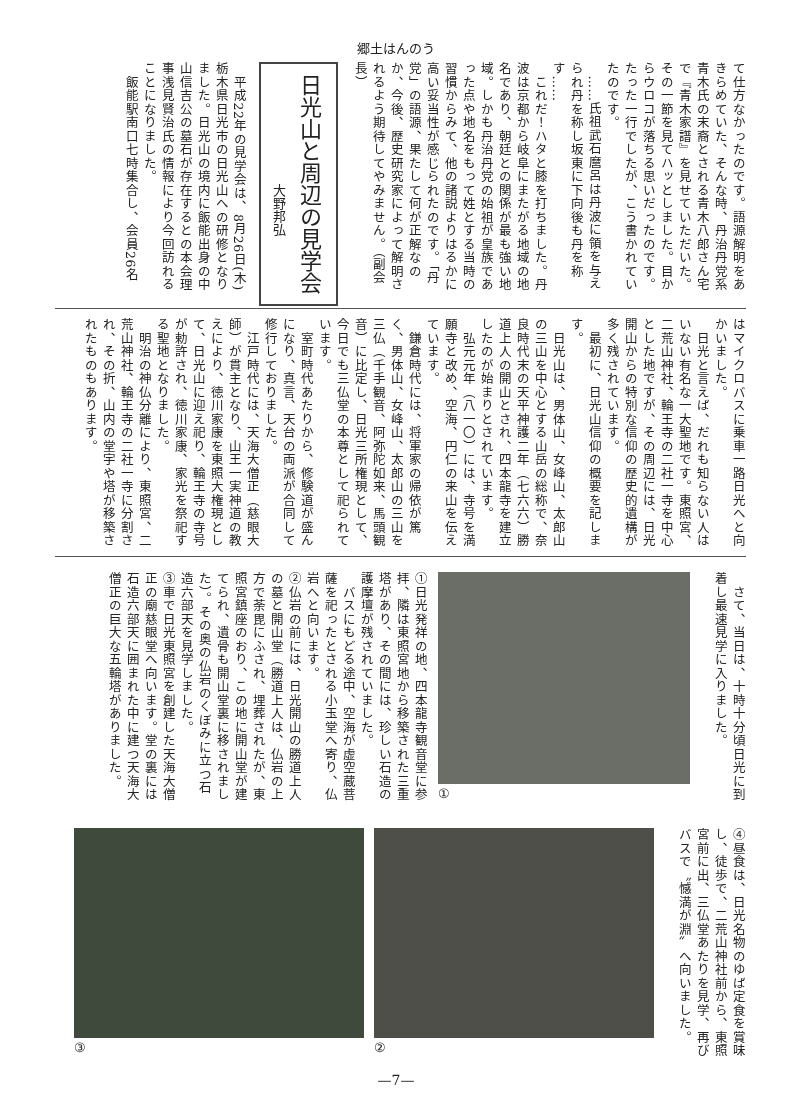郷土はんのう
て仕方なかったのです。語源解明をあきらめていた、そんな時、丹治丹党系青木氏の末裔とされる青木八郎さん宅で『青木家譜』を見せていただいた。その一節を見てハッとしました。目からウロコが落ちる思いだったのです。たった一行でしたが、こう書かれていたのです。
　……氏祖武石麿呂は丹波に領を与えられ丹を称し坂東に下向後も丹を称す……
　これだ！ハタと膝を打ちました。丹波は京都から岐阜にまたがる地域の地名であり、朝廷との関係が最も強い地域。しかも丹治丹党の始祖が皇族であった点や地名をもって姓とする当時の習慣からみて、他の諸説よりはるかに高い妥当性が感じられたのです。「丹党」の語源、果たして何が正解なのか、今後、歴史研究家によって解明されるよう期待してやみません。（副会長）
日光山と周辺の見学会
大野邦弘
　平成22年の見学会は、8月26日(木)栃木県日光市の日光山への研修となりました。日光山の境内に飯能出身の中山信吉公の墓石が存在するとの本会理事浅見賢治氏の情報により今回訪れることになりました。
　飯能駅南口七時集合し、会員26名
はマイクロバスに乗車一路日光へと向かいました。
　日光と言えば、だれも知らない人はいない有名な一大聖地です。東照宮、二荒山神社、輪王寺の二社一寺を中心とした地ですが、その周辺には、日光開山からの特別な信仰の歴史的遺構が多く残されています。
　最初に、日光山信仰の概要を記します。
　日光山は、男体山、女峰山、太郎山の三山を中心とする山岳の総称で、奈良時代末の天平神護二年（七六六）勝道上人の開山とされ、四本龍寺を建立したのが始まりとされています。
　弘元元年（八一〇）には、寺号を満願寺と改め、空海、円仁の来山を伝えています。
　鎌倉時代には、将軍家の帰依が篤く、男体山、女峰山、太郎山の三山を三仏（千手観音、阿弥陀如来、馬頭観音）に比定し、日光三所権現として、今日でも三仏堂の本尊として祀られています。
　室町時代あたりから、修験道が盛んになり、真言、天台の両派が合同して修行しておりました。
　江戸時代には、天海大僧正（慈眼大師）が貫主となり、山王一実神道の教えにより、徳川家康を東照大権現として、日光山に迎え祀り、輪王寺の寺号が勅許され、徳川家康、家光を祭祀する聖地となりました。
　明治の神仏分離により、東照宮、二荒山神社、輪王寺の二社一寺に分割され、その折、山内の堂宇や塔が移築されたものもあります。
　さて、当日は、十時十分頃日光に到着し最速見学に入りました。
①
①日光発祥の地、四本龍寺観音堂に参拝、隣は東照宮地から移築された三重塔があり、その間には、珍しい石造の護摩壇が残されていました。
　バスにもどる途中、空海が虚空蔵菩薩を祀ったとされる小玉堂へ寄り、仏岩へと向います。
②仏岩の前には、日光開山の勝道上人の墓と開山堂（勝道上人は、仏岩の上方で荼毘にふされ、埋葬されたが、東照宮鎮座のおり、この地に開山堂が建てられ、遺骨も開山堂裏に移されました）。その奥の仏岩のくぼみに立つ石造六部天を見学しました。
③車で日光東照宮を創建した天海大僧正の廟慈眼堂へ向います。堂の裏には石造六部天に囲まれた中に建つ天海大僧正の巨大な五輪塔がありました。
④昼食は、日光名物のゆば定食を賞味し、徒歩で、二荒山神社前から、東照宮前に出、三仏堂あたりを見学、再びバスで〝憾満が淵〟へ向いました。
② ③
—7—